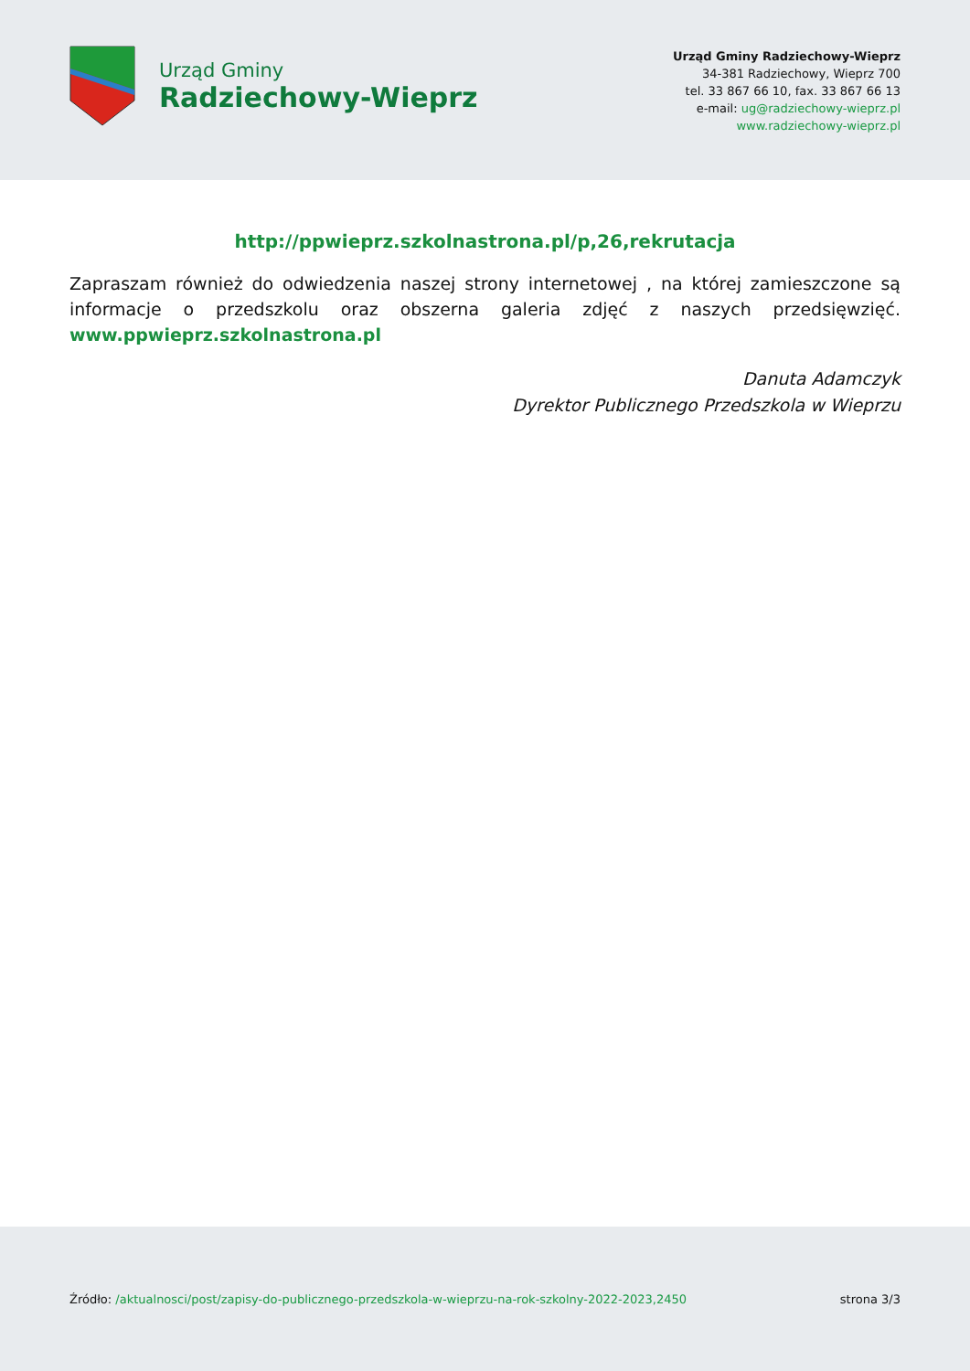Urząd Gminy
Radziechowy-Wieprz
Urząd Gminy Radziechowy-Wieprz
34-381 Radziechowy, Wieprz 700
tel. 33 867 66 10, fax. 33 867 66 13
e-mail: ug@radziechowy-wieprz.pl
www.radziechowy-wieprz.pl
http://ppwieprz.szkolnastrona.pl/p,26,rekrutacja
Zapraszam również do odwiedzenia naszej strony internetowej , na której zamieszczone są informacje o przedszkolu oraz obszerna galeria zdjęć z naszych przedsięwzięć. www.ppwieprz.szkolnastrona.pl
Danuta Adamczyk
Dyrektor Publicznego Przedszkola w Wieprzu
Źródło: /aktualnosci/post/zapisy-do-publicznego-przedszkola-w-wieprzu-na-rok-szkolny-2022-2023,2450
strona 3/3